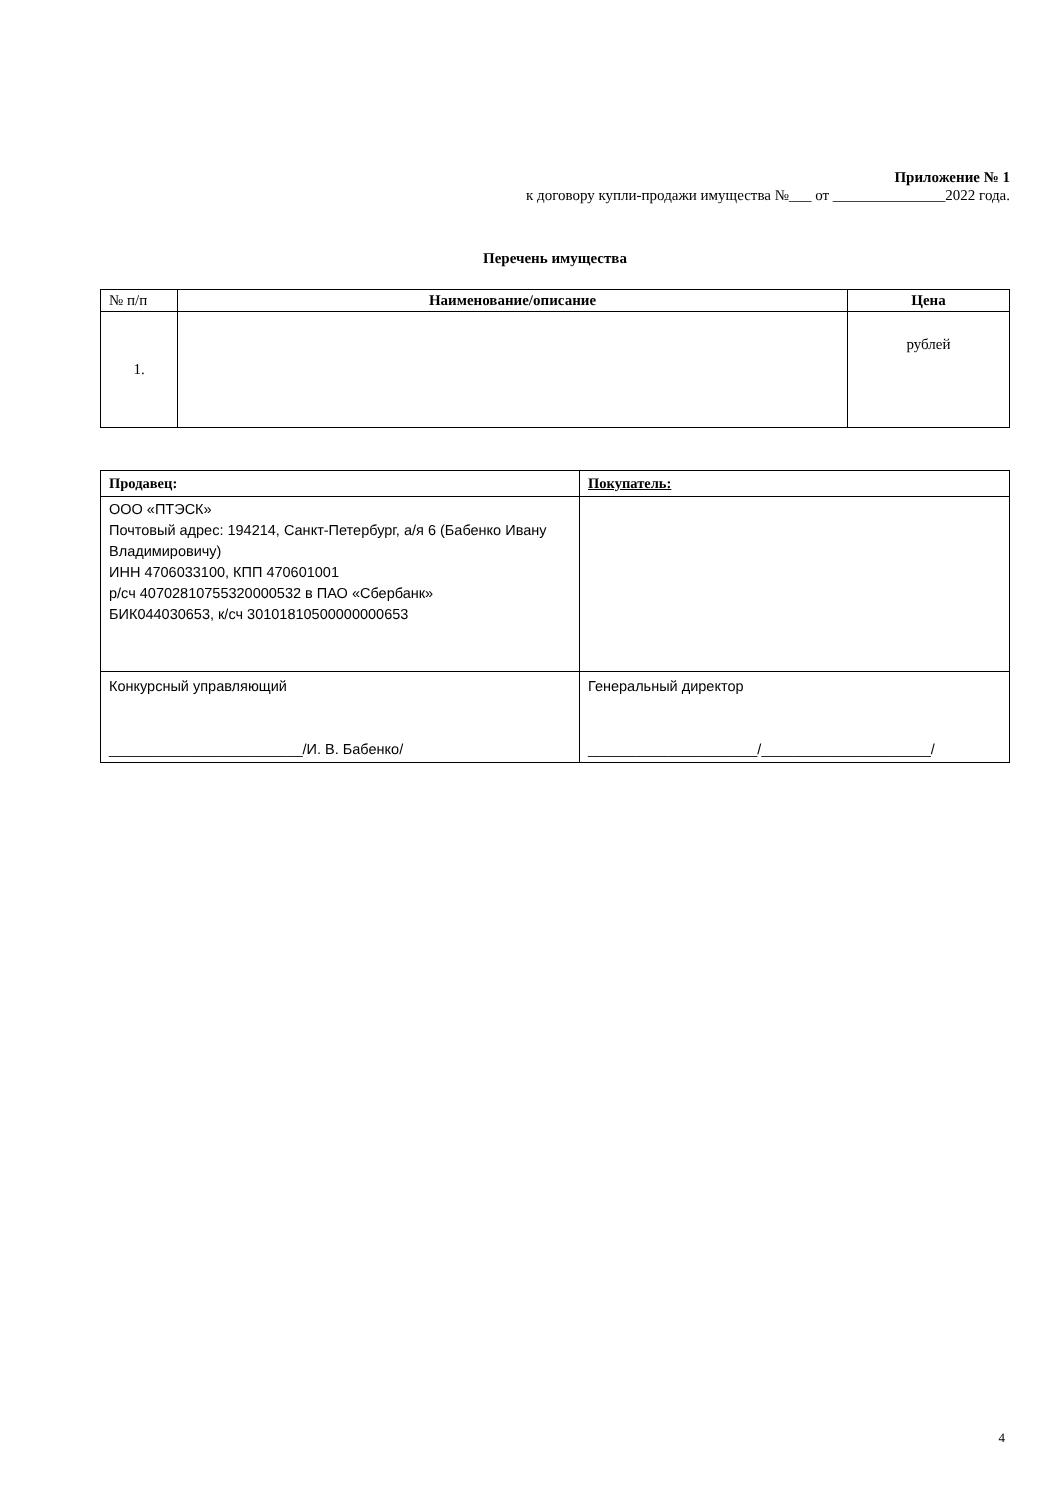Приложение № 1
к договору купли-продажи имущества №___ от _______________2022 года.
Перечень имущества
| № п/п | Наименование/описание | Цена |
| 1. | | рублей |
| Продавец: | Покупатель: |
| ООО «ПТЭСК» Почтовый адрес: 194214, Санкт-Петербург, а/я 6 (Бабенко Ивану Владимировичу) ИНН 4706033100, КПП 470601001 р/сч 40702810755320000532 в ПАО «Сбербанк» БИК044030653, к/сч 30101810500000000653 | |
| Конкурсный управляющий ________________________/И. В. Бабенко/ | Генеральный директор _____________________/_____________________/ |
4